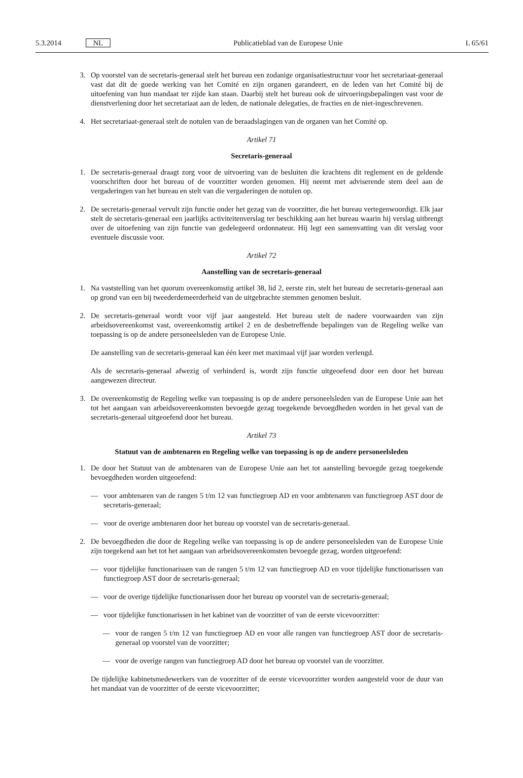5.3.2014 NL Publicatieblad van de Europese Unie L 65/61
3. Op voorstel van de secretaris-generaal stelt het bureau een zodanige organisatiestructuur voor het secretariaat-generaal vast dat dit de goede werking van het Comité en zijn organen garandeert, en de leden van het Comité bij de uitoefening van hun mandaat ter zijde kan staan. Daarbij stelt het bureau ook de uitvoeringsbepalingen vast voor de dienstverlening door het secretariaat aan de leden, de nationale delegaties, de fracties en de niet-ingeschrevenen.
4. Het secretariaat-generaal stelt de notulen van de beraadslagingen van de organen van het Comité op.
Artikel 71
Secretaris-generaal
1. De secretaris-generaal draagt zorg voor de uitvoering van de besluiten die krachtens dit reglement en de geldende voorschriften door het bureau of de voorzitter worden genomen. Hij neemt met adviserende stem deel aan de vergaderingen van het bureau en stelt van die vergaderingen de notulen op.
2. De secretaris-generaal vervult zijn functie onder het gezag van de voorzitter, die het bureau vertegenwoordigt. Elk jaar stelt de secretaris-generaal een jaarlijks activiteitenverslag ter beschikking aan het bureau waarin hij verslag uitbrengt over de uitoefening van zijn functie van gedelegeerd ordonnateur. Hij legt een samenvatting van dit verslag voor eventuele discussie voor.
Artikel 72
Aanstelling van de secretaris-generaal
1. Na vaststelling van het quorum overeenkomstig artikel 38, lid 2, eerste zin, stelt het bureau de secretaris-generaal aan op grond van een bij tweederdemeerderheid van de uitgebrachte stemmen genomen besluit.
2. De secretaris-generaal wordt voor vijf jaar aangesteld. Het bureau stelt de nadere voorwaarden van zijn arbeidsovereenkomst vast, overeenkomstig artikel 2 en de desbetreffende bepalingen van de Regeling welke van toepassing is op de andere personeelsleden van de Europese Unie.
De aanstelling van de secretaris-generaal kan één keer met maximaal vijf jaar worden verlengd.
Als de secretaris-generaal afwezig of verhinderd is, wordt zijn functie uitgeoefend door een door het bureau aangewezen directeur.
3. De overeenkomstig de Regeling welke van toepassing is op de andere personeelsleden van de Europese Unie aan het tot het aangaan van arbeidsovereenkomsten bevoegde gezag toegekende bevoegdheden worden in het geval van de secretaris-generaal uitgeoefend door het bureau.
Artikel 73
Statuut van de ambtenaren en Regeling welke van toepassing is op de andere personeelsleden
1. De door het Statuut van de ambtenaren van de Europese Unie aan het tot aanstelling bevoegde gezag toegekende bevoegdheden worden uitgeoefend:
— voor ambtenaren van de rangen 5 t/m 12 van functiegroep AD en voor ambtenaren van functiegroep AST door de secretaris-generaal;
— voor de overige ambtenaren door het bureau op voorstel van de secretaris-generaal.
2. De bevoegdheden die door de Regeling welke van toepassing is op de andere personeelsleden van de Europese Unie zijn toegekend aan het tot het aangaan van arbeidsovereenkomsten bevoegde gezag, worden uitgeoefend:
— voor tijdelijke functionarissen van de rangen 5 t/m 12 van functiegroep AD en voor tijdelijke functionarissen van functiegroep AST door de secretaris-generaal;
— voor de overige tijdelijke functionarissen door het bureau op voorstel van de secretaris-generaal;
— voor tijdelijke functionarissen in het kabinet van de voorzitter of van de eerste vicevoorzitter:
— voor de rangen 5 t/m 12 van functiegroep AD en voor alle rangen van functiegroep AST door de secretaris-generaal op voorstel van de voorzitter;
— voor de overige rangen van functiegroep AD door het bureau op voorstel van de voorzitter.
De tijdelijke kabinetsmedewerkers van de voorzitter of de eerste vicevoorzitter worden aangesteld voor de duur van het mandaat van de voorzitter of de eerste vicevoorzitter;